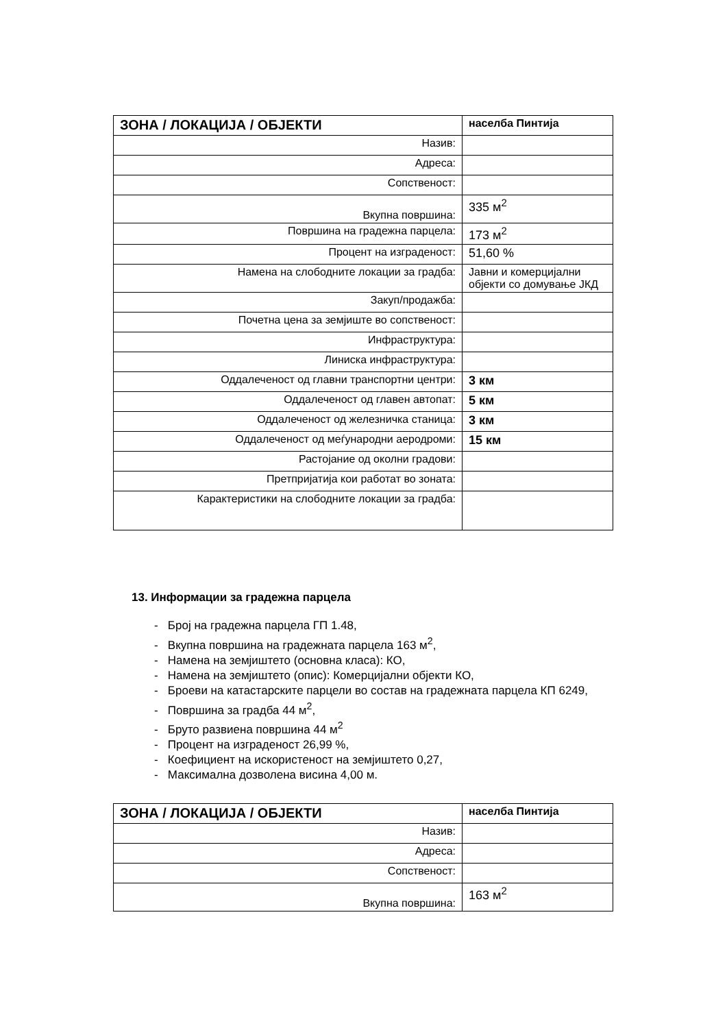| ЗОНА / ЛОКАЦИЈА / ОБЈЕКТИ | населба Пинтија |
| Назив: | |
| Адреса: | |
| Сопственост: | |
| Вкупна површина: | 335 м<sup>2</sup> |
| Површина на градежна парцела: | 173 м<sup>2</sup> |
| Процент на изграденост: | 51,60 % |
| Намена на слободните локации за градба: | Јавни и комерцијални објекти со домување ЈКД |
| Закуп/продажба: | |
| Почетна цена за земјиште во сопственост: | |
| Инфраструктура: | |
| Линиска инфраструктура: | |
| Оддалеченост од главни транспортни центри: | 3 км |
| Оддалеченост од главен автопат: | 5 км |
| Оддалеченост од железничка станица: | 3 км |
| Оддалеченост од меѓународни аеродроми: | 15 км |
| Растојание од околни градови: | |
| Претпријатија кои работат во зоната: | |
| Карактеристики на слободните локации за градба: | |
13. Информации за градежна парцела
- Број на градежна парцела ГП 1.48,
- Вкупна површина на градежната парцела 163 м<sup>2</sup>,
- Намена на земјиштето (основна класа): КО,
- Намена на земјиштето (опис): Комерцијални објекти КО,
- Броеви на катастарските парцели во состав на градежната парцела КП 6249,
- Површина за градба 44 м<sup>2</sup>,
- Бруто развиена површина 44 м<sup>2</sup>
- Процент на изграденост 26,99 %,
- Коефициент на искористеност на земјиштето 0,27,
- Максимална дозволена висина 4,00 м.
| ЗОНА / ЛОКАЦИЈА / ОБЈЕКТИ | населба Пинтија |
| Назив: | |
| Адреса: | |
| Сопственост: | |
| Вкупна површина: | 163 м<sup>2</sup> |